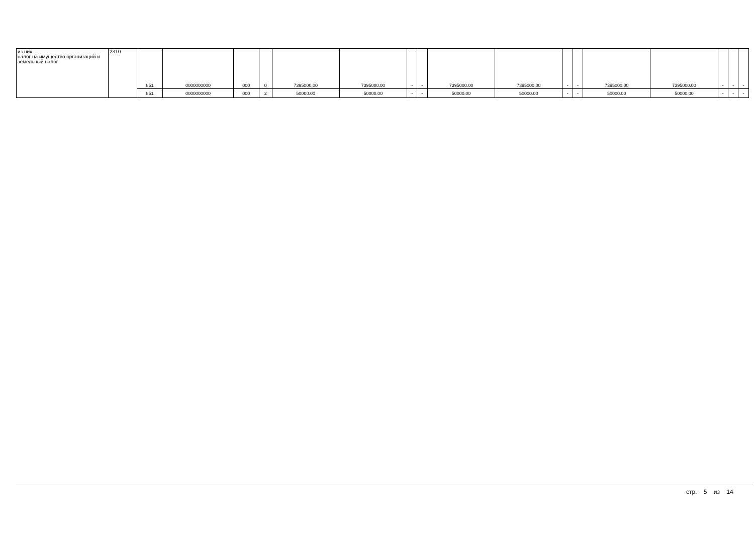| из них налог на имущество организаций и земельный налог | 2310 | 851 | 0000000000 | 000 | 0 | 7395000.00 | 7395000.00 | - | - | 7395000.00 | 7395000.00 | - | - | 7395000.00 | 7395000.00 | - | - | - |
| | | 851 | 0000000000 | 000 | 2 | 50000.00 | 50000.00 | - | - | 50000.00 | 50000.00 | - | - | 50000.00 | 50000.00 | - | - | - |
стр. 5 из 14